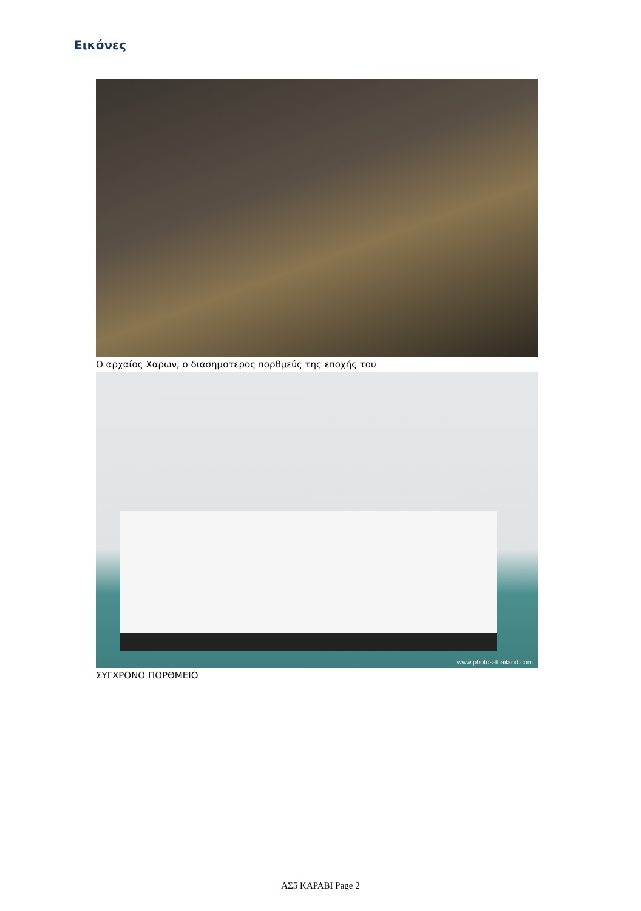Εικόνες
Ο αρχαίος Χαρων, ο διασημοτερος πορθμεύς της εποχής του
www.photos-thailand.com
ΣΥΓΧΡΟΝΟ ΠΟΡΘΜΕΙΟ
ΑΣ5 ΚΑΡΑΒΙ Page 2